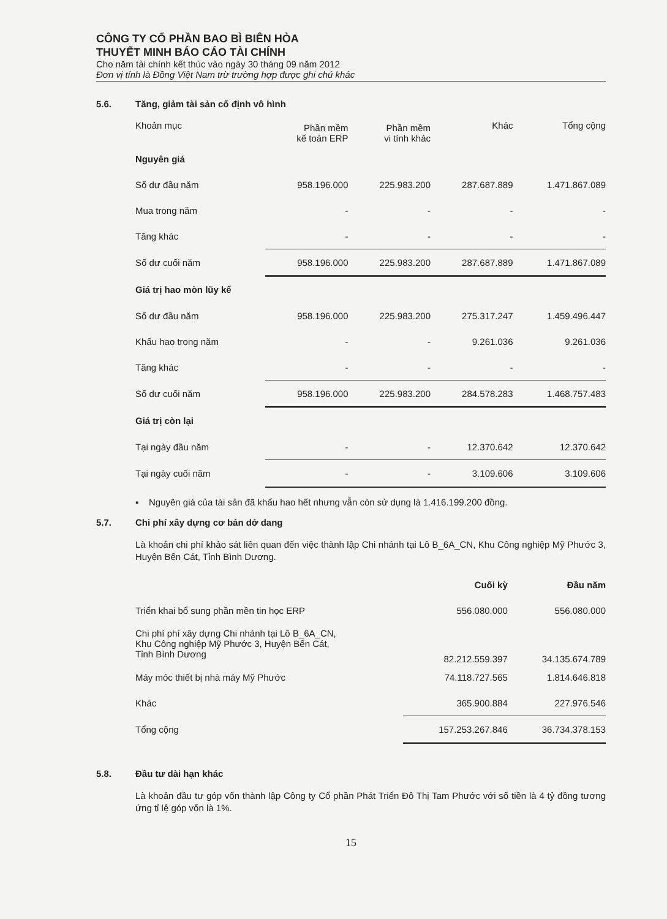CÔNG TY CỔ PHẦN BAO BÌ BIÊN HÒA
THUYẾT MINH BÁO CÁO TÀI CHÍNH
Cho năm tài chính kết thúc vào ngày 30 tháng 09 năm 2012
Đơn vị tính là Đồng Việt Nam trừ trường hợp được ghi chú khác
5.6. Tăng, giảm tài sản cố định vô hình
| Khoản mục | Phần mềm kế toán ERP | Phần mềm vi tính khác | Khác | Tổng cộng |
| --- | --- | --- | --- | --- |
| Nguyên giá | | | | |
| Số dư đầu năm | 958.196.000 | 225.983.200 | 287.687.889 | 1.471.867.089 |
| Mua trong năm | - | - | - | - |
| Tăng khác | - | - | - | - |
| Số dư cuối năm | 958.196.000 | 225.983.200 | 287.687.889 | 1.471.867.089 |
| Giá trị hao mòn lũy kế | | | | |
| Số dư đầu năm | 958.196.000 | 225.983.200 | 275.317.247 | 1.459.496.447 |
| Khấu hao trong năm | - | - | 9.261.036 | 9.261.036 |
| Tăng khác | - | - | - | - |
| Số dư cuối năm | 958.196.000 | 225.983.200 | 284.578.283 | 1.468.757.483 |
| Giá trị còn lại | | | | |
| Tại ngày đầu năm | - | - | 12.370.642 | 12.370.642 |
| Tại ngày cuối năm | - | - | 3.109.606 | 3.109.606 |
▪ Nguyên giá của tài sản đã khấu hao hết nhưng vẫn còn sử dụng là 1.416.199.200 đồng.
5.7. Chi phí xây dựng cơ bản dở dang
Là khoản chi phí khảo sát liên quan đến việc thành lập Chi nhánh tại Lô B_6A_CN, Khu Công nghiệp Mỹ Phước 3, Huyện Bến Cát, Tỉnh Bình Dương.
| | Cuối kỳ | Đầu năm |
| --- | --- | --- |
| Triển khai bổ sung phần mền tin học ERP | 556.080.000 | 556.080.000 |
| Chi phí phí xây dựng Chi nhánh tại Lô B_6A_CN, Khu Công nghiệp Mỹ Phước 3, Huyện Bến Cát, Tỉnh Bình Dương | 82.212.559.397 | 34.135.674.789 |
| Máy móc thiết bị nhà máy Mỹ Phước | 74.118.727.565 | 1.814.646.818 |
| Khác | 365.900.884 | 227.976.546 |
| Tổng cộng | 157.253.267.846 | 36.734.378.153 |
5.8. Đầu tư dài hạn khác
Là khoản đầu tư góp vốn thành lập Công ty Cổ phần Phát Triển Đô Thị Tam Phước với số tiền là 4 tỷ đồng tương ứng tỉ lệ góp vốn là 1%.
15